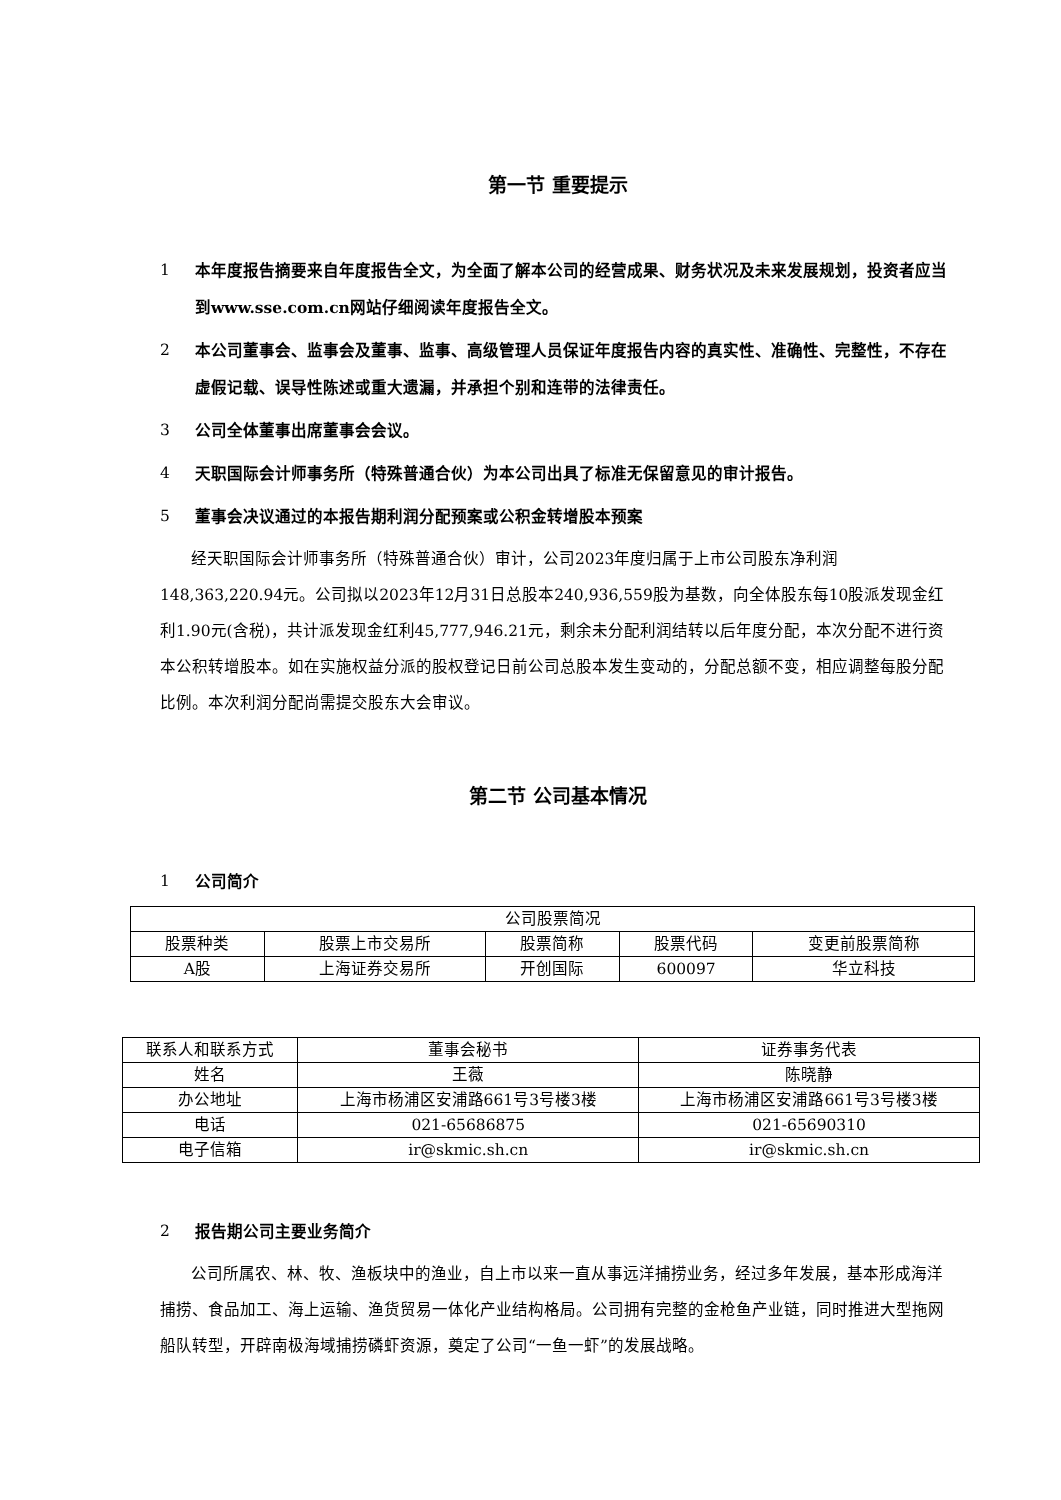第一节 重要提示
1 本年度报告摘要来自年度报告全文，为全面了解本公司的经营成果、财务状况及未来发展规划，投资者应当到www.sse.com.cn网站仔细阅读年度报告全文。
2 本公司董事会、监事会及董事、监事、高级管理人员保证年度报告内容的真实性、准确性、完整性，不存在虚假记载、误导性陈述或重大遗漏，并承担个别和连带的法律责任。
3 公司全体董事出席董事会会议。
4 天职国际会计师事务所（特殊普通合伙）为本公司出具了标准无保留意见的审计报告。
5 董事会决议通过的本报告期利润分配预案或公积金转增股本预案
经天职国际会计师事务所（特殊普通合伙）审计，公司2023年度归属于上市公司股东净利润148,363,220.94元。公司拟以2023年12月31日总股本240,936,559股为基数，向全体股东每10股派发现金红利1.90元(含税)，共计派发现金红利45,777,946.21元，剩余未分配利润结转以后年度分配，本次分配不进行资本公积转增股本。如在实施权益分派的股权登记日前公司总股本发生变动的，分配总额不变，相应调整每股分配比例。本次利润分配尚需提交股东大会审议。
第二节 公司基本情况
1 公司简介
| 公司股票简况 | | | | |
| 股票种类 | 股票上市交易所 | 股票简称 | 股票代码 | 变更前股票简称 |
| A股 | 上海证券交易所 | 开创国际 | 600097 | 华立科技 |
| 联系人和联系方式 | 董事会秘书 | 证券事务代表 |
| 姓名 | 王薇 | 陈晓静 |
| 办公地址 | 上海市杨浦区安浦路661号3号楼3楼 | 上海市杨浦区安浦路661号3号楼3楼 |
| 电话 | 021-65686875 | 021-65690310 |
| 电子信箱 | ir@skmic.sh.cn | ir@skmic.sh.cn |
2 报告期公司主要业务简介
公司所属农、林、牧、渔板块中的渔业，自上市以来一直从事远洋捕捞业务，经过多年发展，基本形成海洋捕捞、食品加工、海上运输、渔货贸易一体化产业结构格局。公司拥有完整的金枪鱼产业链，同时推进大型拖网船队转型，开辟南极海域捕捞磷虾资源，奠定了公司“一鱼一虾”的发展战略。